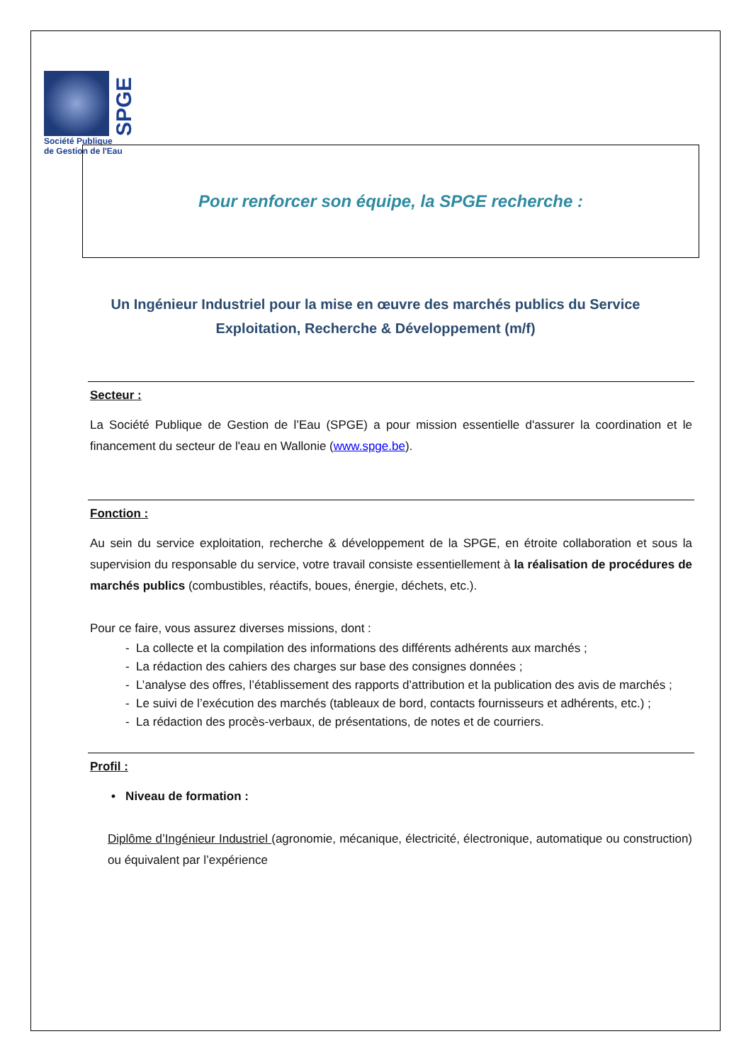SPGE
Société Publique
de Gestion de l'Eau
Pour renforcer son équipe, la SPGE recherche :
Un Ingénieur Industriel pour la mise en œuvre des marchés publics du Service Exploitation, Recherche & Développement (m/f)
Secteur :
La Société Publique de Gestion de l’Eau (SPGE) a pour mission essentielle d'assurer la coordination et le financement du secteur de l'eau en Wallonie (www.spge.be).
Fonction :
Au sein du service exploitation, recherche & développement de la SPGE, en étroite collaboration et sous la supervision du responsable du service, votre travail consiste essentiellement à la réalisation de procédures de marchés publics (combustibles, réactifs, boues, énergie, déchets, etc.).
Pour ce faire, vous assurez diverses missions, dont :
- La collecte et la compilation des informations des différents adhérents aux marchés ;
- La rédaction des cahiers des charges sur base des consignes données ;
- L’analyse des offres, l’établissement des rapports d’attribution et la publication des avis de marchés ;
- Le suivi de l’exécution des marchés (tableaux de bord, contacts fournisseurs et adhérents, etc.) ;
- La rédaction des procès-verbaux, de présentations, de notes et de courriers.
Profil :
• Niveau de formation :
Diplôme d’Ingénieur Industriel (agronomie, mécanique, électricité, électronique, automatique ou construction) ou équivalent par l’expérience